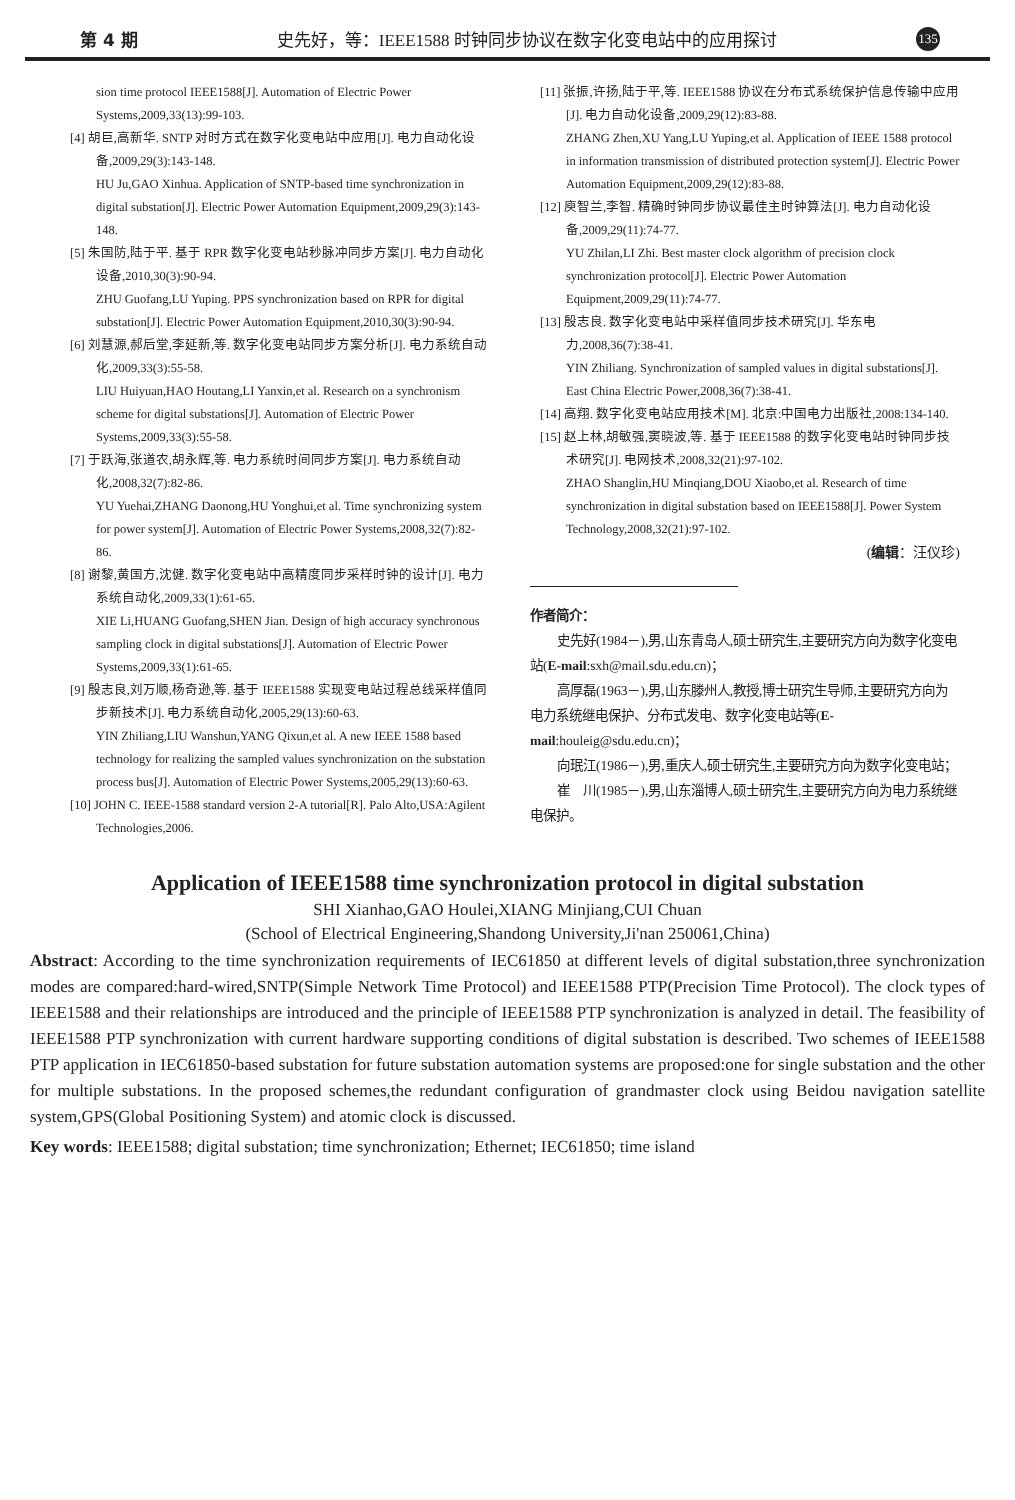第 4 期 史先好，等：IEEE1588 时钟同步协议在数字化变电站中的应用探讨 135
sion time protocol IEEE1588[J]. Automation of Electric Power Systems,2009,33(13):99-103.
[4] 胡巨,高新华. SNTP 对时方式在数字化变电站中应用[J]. 电力自动化设备,2009,29(3):143-148.
HU Ju,GAO Xinhua. Application of SNTP-based time synchronization in digital substation[J]. Electric Power Automation Equipment,2009,29(3):143-148.
[5] 朱国防,陆于平. 基于 RPR 数字化变电站秒脉冲同步方案[J]. 电力自动化设备,2010,30(3):90-94.
ZHU Guofang,LU Yuping. PPS synchronization based on RPR for digital substation[J]. Electric Power Automation Equipment,2010,30(3):90-94.
[6] 刘慧源,郝后堂,李延新,等. 数字化变电站同步方案分析[J]. 电力系统自动化,2009,33(3):55-58.
LIU Huiyuan,HAO Houtang,LI Yanxin,et al. Research on a synchronism scheme for digital substations[J]. Automation of Electric Power Systems,2009,33(3):55-58.
[7] 于跃海,张道农,胡永辉,等. 电力系统时间同步方案[J]. 电力系统自动化,2008,32(7):82-86.
YU Yuehai,ZHANG Daonong,HU Yonghui,et al. Time synchronizing system for power system[J]. Automation of Electric Power Systems,2008,32(7):82-86.
[8] 谢黎,黄国方,沈健. 数字化变电站中高精度同步采样时钟的设计[J]. 电力系统自动化,2009,33(1):61-65.
XIE Li,HUANG Guofang,SHEN Jian. Design of high accuracy synchronous sampling clock in digital substations[J]. Automation of Electric Power Systems,2009,33(1):61-65.
[9] 殷志良,刘万顺,杨奇逊,等. 基于 IEEE1588 实现变电站过程总线采样值同步新技术[J]. 电力系统自动化,2005,29(13):60-63.
YIN Zhiliang,LIU Wanshun,YANG Qixun,et al. A new IEEE 1588 based technology for realizing the sampled values synchronization on the substation process bus[J]. Automation of Electric Power Systems,2005,29(13):60-63.
[10] JOHN C. IEEE-1588 standard version 2-A tutorial[R]. Palo Alto,USA:Agilent Technologies,2006.
[11] 张振,许扬,陆于平,等. IEEE1588 协议在分布式系统保护信息传输中应用[J]. 电力自动化设备,2009,29(12):83-88.
ZHANG Zhen,XU Yang,LU Yuping,et al. Application of IEEE 1588 protocol in information transmission of distributed protection system[J]. Electric Power Automation Equipment,2009,29(12):83-88.
[12] 庾智兰,李智. 精确时钟同步协议最佳主时钟算法[J]. 电力自动化设备,2009,29(11):74-77.
YU Zhilan,LI Zhi. Best master clock algorithm of precision clock synchronization protocol[J]. Electric Power Automation Equipment,2009,29(11):74-77.
[13] 殷志良. 数字化变电站中采样值同步技术研究[J]. 华东电力,2008,36(7):38-41.
YIN Zhiliang. Synchronization of sampled values in digital substations[J]. East China Electric Power,2008,36(7):38-41.
[14] 高翔. 数字化变电站应用技术[M]. 北京:中国电力出版社,2008:134-140.
[15] 赵上林,胡敏强,窦晓波,等. 基于 IEEE1588 的数字化变电站时钟同步技术研究[J]. 电网技术,2008,32(21):97-102.
ZHAO Shanglin,HU Minqiang,DOU Xiaobo,et al. Research of time synchronization in digital substation based on IEEE1588[J]. Power System Technology,2008,32(21):97-102.
(编辑：汪仪珍)
作者简介：
史先好(1984－),男,山东青岛人,硕士研究生,主要研究方向为数字化变电站(E-mail:sxh@mail.sdu.edu.cn)；
高厚磊(1963－),男,山东滕州人,教授,博士研究生导师,主要研究方向为电力系统继电保护、分布式发电、数字化变电站等(E-mail:houleig@sdu.edu.cn)；
向珉江(1986－),男,重庆人,硕士研究生,主要研究方向为数字化变电站；
崔　川(1985－),男,山东淄博人,硕士研究生,主要研究方向为电力系统继电保护。
Application of IEEE1588 time synchronization protocol in digital substation
SHI Xianhao,GAO Houlei,XIANG Minjiang,CUI Chuan
(School of Electrical Engineering,Shandong University,Ji'nan 250061,China)
Abstract: According to the time synchronization requirements of IEC61850 at different levels of digital substation,three synchronization modes are compared:hard-wired,SNTP(Simple Network Time Protocol) and IEEE1588 PTP(Precision Time Protocol). The clock types of IEEE1588 and their relationships are introduced and the principle of IEEE1588 PTP synchronization is analyzed in detail. The feasibility of IEEE1588 PTP synchronization with current hardware supporting conditions of digital substation is described. Two schemes of IEEE1588 PTP application in IEC61850-based substation for future substation automation systems are proposed:one for single substation and the other for multiple substations. In the proposed schemes,the redundant configuration of grandmaster clock using Beidou navigation satellite system,GPS(Global Positioning System) and atomic clock is discussed.
Key words: IEEE1588; digital substation; time synchronization; Ethernet; IEC61850; time island